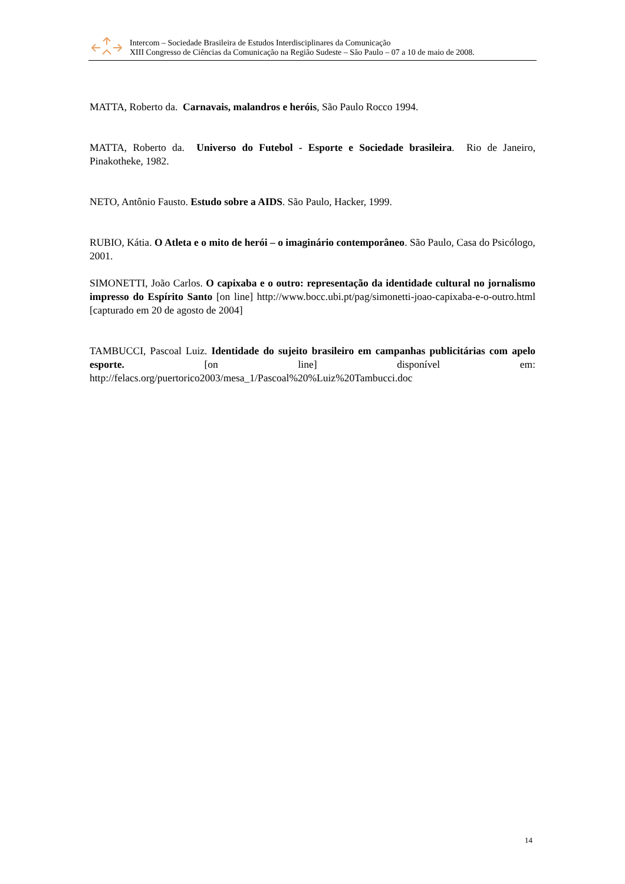Intercom – Sociedade Brasileira de Estudos Interdisciplinares da Comunicação
XIII Congresso de Ciências da Comunicação na Região Sudeste – São Paulo – 07 a 10 de maio de 2008.
MATTA, Roberto da. Carnavais, malandros e heróis, São Paulo Rocco 1994.
MATTA, Roberto da. Universo do Futebol - Esporte e Sociedade brasileira. Rio de Janeiro, Pinakotheke, 1982.
NETO, Antônio Fausto. Estudo sobre a AIDS. São Paulo, Hacker, 1999.
RUBIO, Kátia. O Atleta e o mito de herói – o imaginário contemporâneo. São Paulo, Casa do Psicólogo, 2001.
SIMONETTI, João Carlos. O capixaba e o outro: representação da identidade cultural no jornalismo impresso do Espírito Santo [on line] http://www.bocc.ubi.pt/pag/simonetti-joao-capixaba-e-o-outro.html [capturado em 20 de agosto de 2004]
TAMBUCCI, Pascoal Luiz. Identidade do sujeito brasileiro em campanhas publicitárias com apelo esporte. [on line] disponível em: http://felacs.org/puertorico2003/mesa_1/Pascoal%20%Luiz%20Tambucci.doc
14